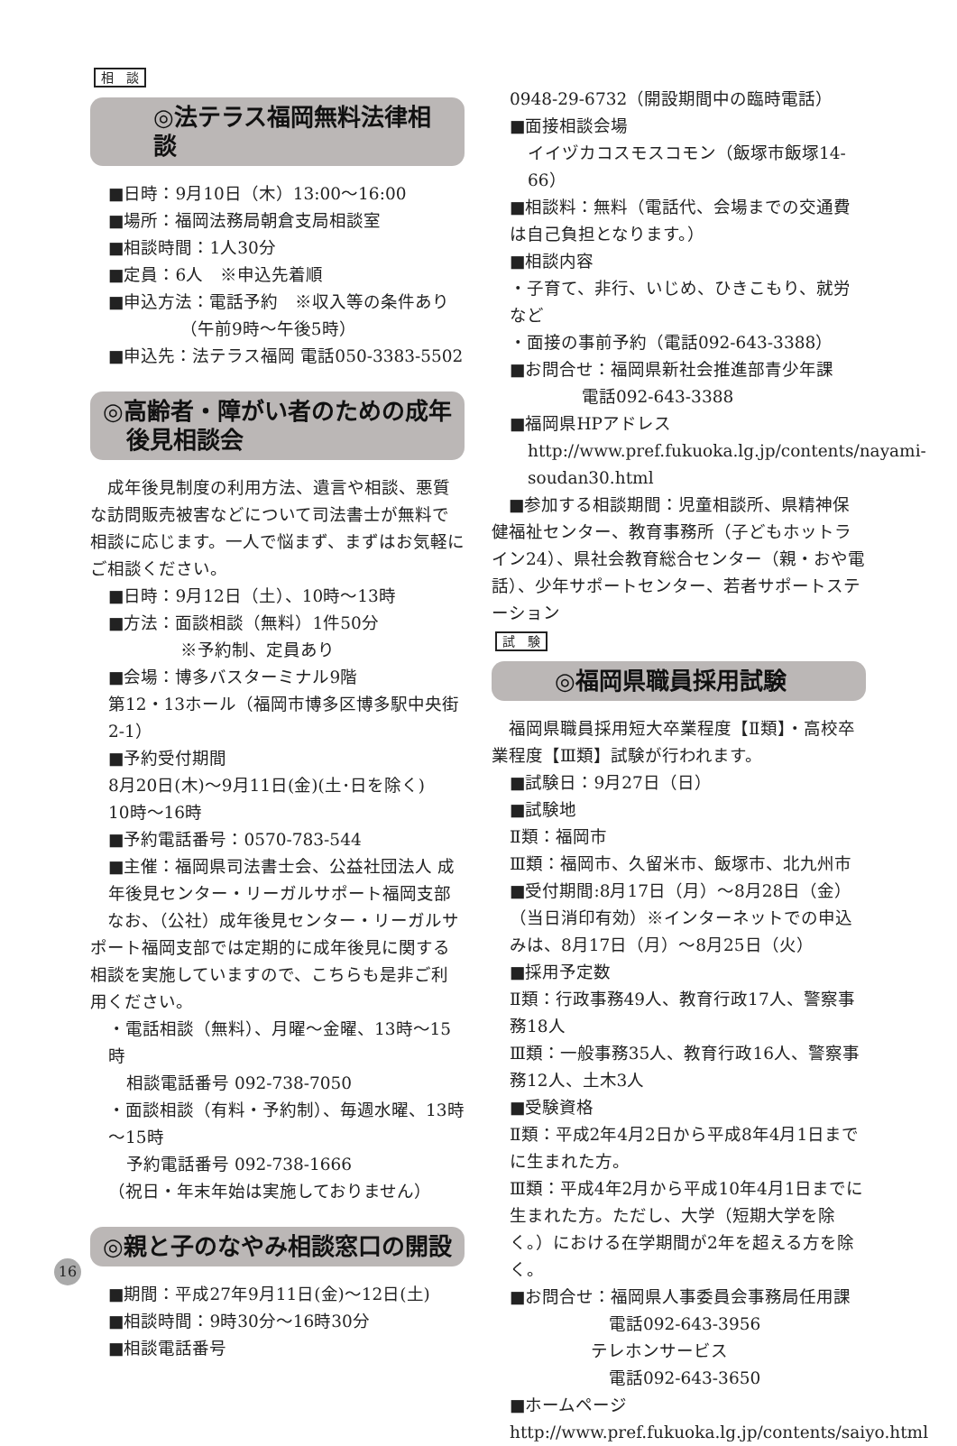相　談
◎法テラス福岡無料法律相談
■日時：9月10日（木）13:00～16:00
■場所：福岡法務局朝倉支局相談室
■相談時間：1人30分
■定員：6人　※申込先着順
■申込方法：電話予約　※収入等の条件あり
（午前9時～午後5時）
■申込先：法テラス福岡 電話050-3383-5502
◎高齢者・障がい者のための成年
　後見相談会
　成年後見制度の利用方法、遺言や相談、悪質な訪問販売被害などについて司法書士が無料で相談に応じます。一人で悩まず、まずはお気軽にご相談ください。
■日時：9月12日（土）、10時～13時
■方法：面談相談（無料）1件50分
※予約制、定員あり
■会場：博多バスターミナル9階
第12・13ホール（福岡市博多区博多駅中央街2-1）
■予約受付期間
8月20日(木)～9月11日(金)(土･日を除く)
10時～16時
■予約電話番号：0570-783-544
■主催：福岡県司法書士会、公益社団法人 成年後見センター・リーガルサポート福岡支部
　なお、（公社）成年後見センター・リーガルサポート福岡支部では定期的に成年後見に関する相談を実施していますので、こちらも是非ご利用ください。
・電話相談（無料）、月曜～金曜、13時～15時
相談電話番号 092-738-7050
・面談相談（有料・予約制）、毎週水曜、13時～15時
予約電話番号 092-738-1666
（祝日・年末年始は実施しておりません）
◎親と子のなやみ相談窓口の開設
■期間：平成27年9月11日(金)～12日(土)
■相談時間：9時30分～16時30分
■相談電話番号
0948-29-6732（開設期間中の臨時電話）
■面接相談会場
イイヅカコスモスコモン（飯塚市飯塚14-66）
■相談料：無料（電話代、会場までの交通費は自己負担となります。）
■相談内容
・子育て、非行、いじめ、ひきこもり、就労など
・面接の事前予約（電話092-643-3388）
■お問合せ：福岡県新社会推進部青少年課
電話092-643-3388
■福岡県HPアドレス
http://www.pref.fukuoka.lg.jp/contents/nayami-soudan30.html
　■参加する相談期間：児童相談所、県精神保健福祉センター、教育事務所（子どもホットライン24）、県社会教育総合センター（親・おや電話）、少年サポートセンター、若者サポートステーション
試　験
◎福岡県職員採用試験
　福岡県職員採用短大卒業程度【Ⅱ類】・高校卒業程度【Ⅲ類】試験が行われます。
■試験日：9月27日（日）
■試験地
Ⅱ類：福岡市
Ⅲ類：福岡市、久留米市、飯塚市、北九州市
■受付期間:8月17日（月）～8月28日（金）（当日消印有効）※インターネットでの申込みは、8月17日（月）～8月25日（火）
■採用予定数
Ⅱ類：行政事務49人、教育行政17人、警察事務18人
Ⅲ類：一般事務35人、教育行政16人、警察事務12人、土木3人
■受験資格
Ⅱ類：平成2年4月2日から平成8年4月1日までに生まれた方。
Ⅲ類：平成4年2月から平成10年4月1日までに生まれた方。ただし、大学（短期大学を除く。）における在学期間が2年を超える方を除く。
■お問合せ：福岡県人事委員会事務局任用課
電話092-643-3956
テレホンサービス
電話092-643-3650
■ホームページ
http://www.pref.fukuoka.lg.jp/contents/saiyo.html
16